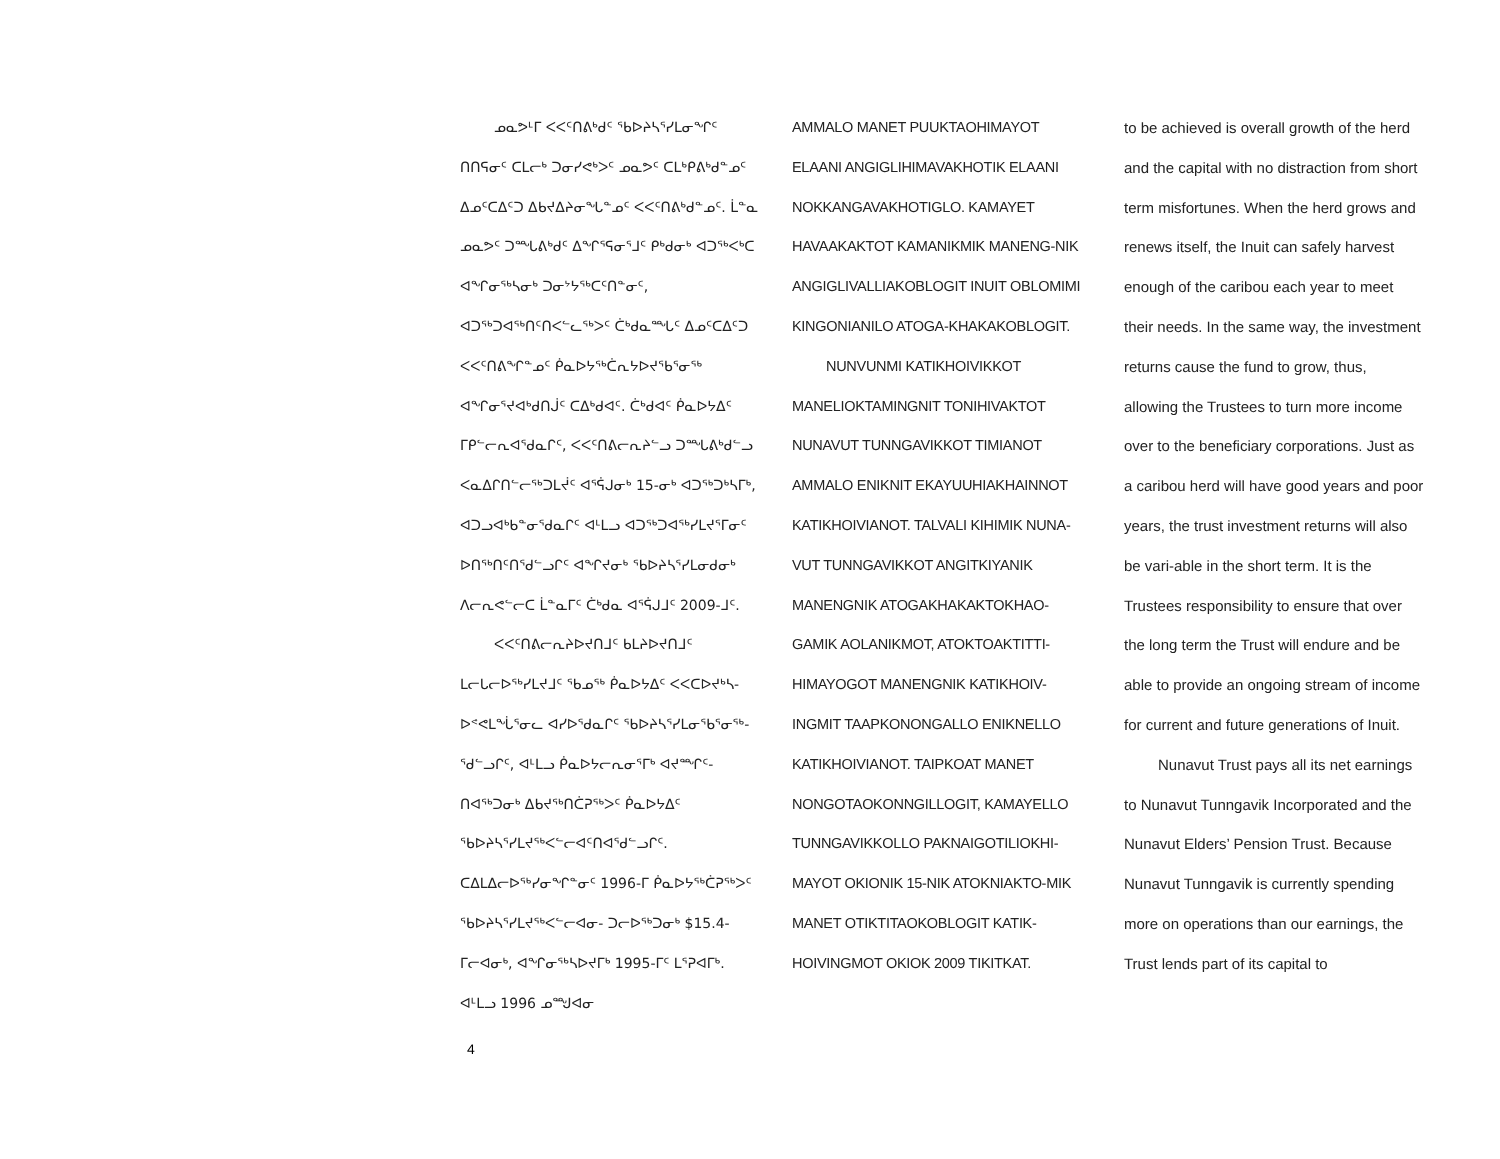ᓄᓇᕗᒻᒥ ᐸᐸᑦᑎᕕᒃᑯᑦ ᖃᐅᔨᓴᕐᓯᒪᓂᖏᑦ ᑎᑎᕋᓂᑦ ᑕᒪᓕᒃ ᑐᓂᓯᕙᒃᐳᑦ ᓄᓇᕗᑦ ᑕᒪᒃᑭᕕᒃᑯᓐᓄᑦ ᐃᓄᑦᑕᐃᑦᑐ ᐃᑲᔪᐃᔨᓂᖓᓐᓄᑦ ᐸᐸᑦᑎᕕᒃᑯᓐᓄᑦ. ᒫᓐᓇ ᓄᓇᕗᑦ ᑐᙵᕕᒃᑯᑦ ᐃᖏᕐᕋᓂᕐᒧᑦ ᑭᒃᑯᓂᒃ ᐊᑐᖅᐸᒃᑕ ᐊᖏᓂᖅᓴᓂᒃ ᑐᓂᔾᔭᖅᑕᑦᑎᓐᓂᑦ, ᐊᑐᖅᑐᐊᖅᑎᑦᑎᐸᓪᓚᖅᐳᑦ ᑖᒃᑯᓇᙵᑦ ᐃᓄᑦᑕᐃᑦᑐ ᐸᐸᑦᑎᕕᖏᓐᓄᑦ ᑮᓇᐅᔭᖅᑖᕆᔭᐅᔪᖃᕐᓂᖅ ᐊᖏᓂᕐᔪᐊᒃᑯᑎᒎᑦ ᑕᐃᒃᑯᐊᑦ. ᑖᒃᑯᐊᑦ ᑮᓇᐅᔭᐃᑦ ᒥᑭᓪᓕᕆᐊᖁᓇᒋᑦ, ᐸᐸᑦᑎᕕᓕᕆᔨᓪᓗ ᑐᙵᕕᒃᑯᓪᓗ ᐸᓇᐃᒋᑎᓪᓕᖅᑐᒪᔫᑦ ᐊᕐᕌᒍᓂᒃ 15-ᓂᒃ ᐊᑐᖅᑐᒃᓴᒥᒃ, ᐊᑐᓗᐊᒃᑲᓐᓂᖁᓇᒋᑦ ᐊᒻᒪᓗ ᐊᑐᖅᑐᐊᖅᓯᒪᔪᕐᒥᓂᑦ ᐅᑎᖅᑎᑦᑎᖁᓪᓗᒋᑦ ᐊᖏᔪᓂᒃ ᖃᐅᔨᓴᕐᓯᒪᓂᑯᓂᒃ ᐱᓕᕆᕙᓪᓕᑕ ᒫᓐᓇᒥᑦ ᑖᒃᑯᓇ ᐊᕐᕌᒍᒧᑦ 2009-ᒧᑦ.
ᐸᐸᑦᑎᕕᓕᕆᔨᐅᔪᑎᒧᑦ ᑲᒪᔨᐅᔪᑎᒧᑦ ᒪᓕᒐᓕᐅᖅᓯᒪᔪᒧᑦ ᖃᓄᖅ ᑮᓇᐅᔭᐃᑦ ᐸᐸᑕᐅᔪᒃᓴ- ᐅᕝᕙᒪᖔᕐᓂᓚ ᐊᓯᐅᖁᓇᒋᑦ ᖃᐅᔨᓴᕐᓯᒪᓂᖃᕐᓂᖅ- ᖁᓪᓗᒋᑦ, ᐊᒻᒪᓗ ᑮᓇᐅᔭᓕᕆᓂᕐᒥᒃ ᐊᔪᙱᑦ- ᑎᐊᖅᑐᓂᒃ ᐃᑲᔪᖅᑎᑖᕈᖅᐳᑦ ᑮᓇᐅᔭᐃᑦ ᖃᐅᔨᓴᕐᓯᒪᔪᖅᐸᓪᓕᐊᑦᑎᐊᖁᓪᓗᒋᑦ. ᑕᐃᒪᐃᓕᐅᖅᓯᓂᖏᓐᓂᑦ 1996-ᒥ ᑮᓇᐅᔭᖅᑖᕈᖅᐳᑦ ᖃᐅᔨᓴᕐᓯᒪᔪᖅᐸᓪᓕᐊᓂ- ᑐᓕᐅᖅᑐᓂᒃ $15.4-ᒥᓕᐊᓂᒃ, ᐊᖏᓂᖅᓴᐅᔪᒥᒃ 1995-ᒥᑦ ᒪᕐᕈᐊᒥᒃ. ᐊᒻᒪᓗ 1996 ᓄᙳᐊᓂ
AMMALO MANET PUUKTAOHIMAYOT ELAANI ANGIGLIHIMAVAKHOTIK ELAANI NOKKANGAVAKHOTIGLO. KAMAYET HAVAAKAKTOT KAMANIKMIK MANENG-NIK ANGIGLIVALLIAKOBLOGIT INUIT OBLOMIMI KINGONIANILO ATOGA-KHAKAKOBLOGIT.
NUNVUNMI KATIKHOIVIKKOT MANELIOKTAMINGNIT TONIHIVAKTOT NUNAVUT TUNNGAVIKKOT TIMIANOT AMMALO ENIKNIT EKAYUUHIAKHAINNOT KATIKHOIVIANOT. TALVALI KIHIMIK NUNA-VUT TUNNGAVIKKOT ANGITKIYANIK MANENGNIK ATOGAKHAKAKTOKHAO-GAMIK AOLANIKMOT, ATOKTOAKTITTI-HIMAYOGOT MANENGNIK KATIKHOIV-INGMIT TAAPKONONGALLO ENIKNELLO KATIKHOIVIANOT. TAIPKOAT MANET NONGOTAOKONNGILLOGIT, KAMAYELLO TUNNGAVIKKOLLO PAKNAIGOTILIOKHI-MAYOT OKIONIK 15-NIK ATOKNIAKTO-MIK MANET OTIKTITAOKOBLOGIT KATIK-HOIVINGMOT OKIOK 2009 TIKITKAT.
to be achieved is overall growth of the herd and the capital with no distraction from short term misfortunes. When the herd grows and renews itself, the Inuit can safely harvest enough of the caribou each year to meet their needs. In the same way, the investment returns cause the fund to grow, thus, allowing the Trustees to turn more income over to the beneficiary corporations. Just as a caribou herd will have good years and poor years, the trust investment returns will also be vari-able in the short term. It is the Trustees responsibility to ensure that over the long term the Trust will endure and be able to provide an ongoing stream of income for current and future generations of Inuit.
Nunavut Trust pays all its net earnings to Nunavut Tunngavik Incorporated and the Nunavut Elders’ Pension Trust. Because Nunavut Tunngavik is currently spending more on operations than our earnings, the Trust lends part of its capital to
4